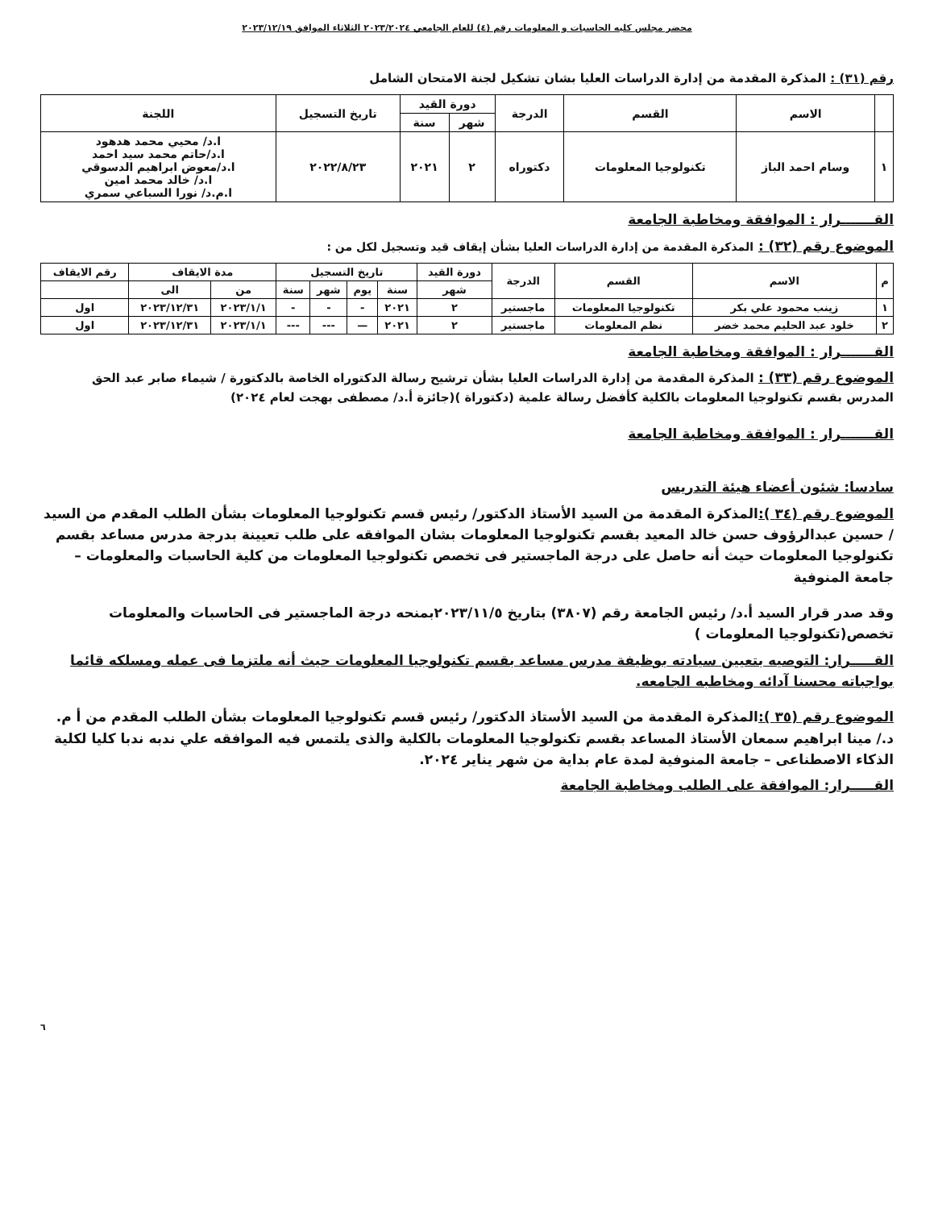محضر مجلس كليه الحاسبات و المعلومات رقم (٤) للعام الجامعي ٢٠٢٣/٢٠٢٤ الثلاثاء الموافق ٢٠٢٣/١٢/١٩
رقم (٣١) : المذكرة المقدمة من إدارة الدراسات العليا بشان تشكيل لجنة الامتحان الشامل
| | الاسم | القسم | الدرجة | دورة القيد | | تاريخ التسجيل | اللجنة |
| --- | --- | --- | --- | --- | --- | --- | --- |
| | | | | شهر | سنة | | |
| ١ | وسام احمد الباز | تكنولوجيا المعلومات | دكتوراه | ٢ | ٢٠٢١ | ٢٠٢٢/٨/٢٣ | ا.د/ محيي محمد هدهود ا.د/حاتم محمد سيد احمد ا.د/معوض ابراهيم الدسوقي ا.د/ خالد محمد امين ا.م.د/ نورا السباعي سمري |
القـــــــرار : الموافقة ومخاطبة الجامعة
الموضوع رقم (٣٢) : المذكرة المقدمة من إدارة الدراسات العليا بشأن إيقاف قيد وتسجيل لكل من :
| م | الاسم | القسم | الدرجة | دورة القيد | تاريخ التسجيل | | | | مدة الايقاف | | رقم الايقاف |
| --- | --- | --- | --- | --- | --- | --- | --- | --- | --- | --- | --- |
| | | | | شهر | سنة | يوم | شهر | سنة | من | الى | |
| ١ | زينب محمود علي بكر | تكنولوجيا المعلومات | ماجستير | ٢ | ٢٠٢١ | - | - | - | ٢٠٢٣/١/١ | ٢٠٢٣/١٢/٣١ | اول |
| ٢ | خلود عبد الحليم محمد خضر | نظم المعلومات | ماجستير | ٢ | ٢٠٢١ | — | --- | --- | ٢٠٢٣/١/١ | ٢٠٢٣/١٢/٣١ | اول |
القـــــــرار : الموافقة ومخاطبة الجامعة
الموضوع رقم (٣٣) : المذكرة المقدمة من إدارة الدراسات العليا بشأن ترشيح رسالة الدكتوراه الخاصة بالدكتورة / شيماء صابر عبد الحق المدرس بقسم تكنولوجيا المعلومات بالكلية كأفضل رسالة علمية (دكتوراة )(جائزة أ.د/ مصطفى بهجت لعام ٢٠٢٤)
القـــــــرار : الموافقة ومخاطبة الجامعة
سادسا: شئون أعضاء هيئة التدريس
الموضوع رقم (٣٤ ): المذكرة المقدمة من السيد الأستاذ الدكتور/ رئيس قسم تكنولوجيا المعلومات بشأن الطلب المقدم من السيد / حسين عبدالرؤوف حسن خالد المعيد بقسم تكنولوجيا المعلومات بشان الموافقه على طلب تعيينة بدرجة مدرس مساعد بقسم تكنولوجيا المعلومات حيث أنه حاصل على درجة الماجستير فى تخصص تكنولوجيا المعلومات من كلية الحاسبات والمعلومات – جامعة المنوفية
وقد صدر قرار السيد أ.د/ رئيس الجامعة رقم (٣٨٠٧) بتاريخ ٢٠٢٣/١١/٥بمنحه درجة الماجستير فى الحاسبات والمعلومات تخصص(تكنولوجيا المعلومات )
القـــــرار: التوصيه بتعيين سيادته بوظيفة مدرس مساعد بقسم تكنولوجيا المعلومات حيث أنه ملتزما فى عمله ومسلكه قائما بواجباته محسنا آدائه ومخاطبه الجامعه.
الموضوع رقم (٣٥ ): المذكرة المقدمة من السيد الأستاذ الدكتور/ رئيس قسم تكنولوجيا المعلومات بشأن الطلب المقدم من أ م. د./ مينا ابراهيم سمعان الأستاذ المساعد بقسم تكنولوجيا المعلومات بالكلية والذى يلتمس فيه الموافقه علي ندبه ندبا كليا لكلية الذكاء الاصطناعى – جامعة المنوفية لمدة عام بداية من شهر يناير ٢٠٢٤.
القـــــرار: الموافقة على الطلب ومخاطبة الجامعة
٦